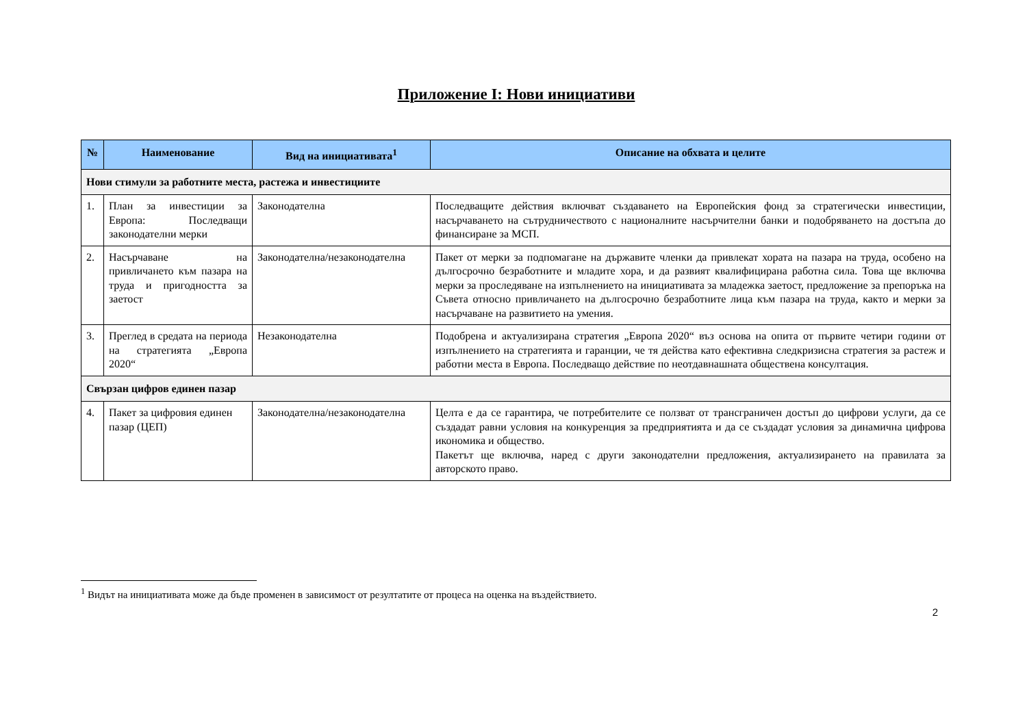Приложение I: Нови инициативи
| № | Наименование | Вид на инициативата<sup>1</sup> | Описание на обхвата и целите |
| --- | --- | --- | --- |
| Нови стимули за работните места, растежа и инвестициите | | | |
| 1. | План за инвестиции за Европа: Последващи законодателни мерки | Законодателна | Последващите действия включват създаването на Европейския фонд за стратегически инвестиции, насърчаването на сътрудничеството с националните насърчителни банки и подобряването на достъпа до финансиране за МСП. |
| 2. | Насърчаване на привличането към пазара на труда и пригодността за заетост | Законодателна/незаконодателна | Пакет от мерки за подпомагане на държавите членки да привлекат хората на пазара на труда, особено на дългосрочно безработните и младите хора, и да развият квалифицирана работна сила. Това ще включва мерки за проследяване на изпълнението на инициативата за младежка заетост, предложение за препоръка на Съвета относно привличането на дългосрочно безработните лица към пазара на труда, както и мерки за насърчаване на развитието на умения. |
| 3. | Преглед в средата на периода на стратегията „Европа 2020“ | Незаконодателна | Подобрена и актуализирана стратегия „Европа 2020“ въз основа на опита от първите четири години от изпълнението на стратегията и гаранции, че тя действа като ефективна следкризисна стратегия за растеж и работни места в Европа. Последващо действие по неотдавнашната обществена консултация. |
| Свързан цифров единен пазар | | | |
| 4. | Пакет за цифровия единен пазар (ЦЕП) | Законодателна/незаконодателна | Целта е да се гарантира, че потребителите се ползват от трансграничен достъп до цифрови услуги, да се създадат равни условия на конкуренция за предприятията и да се създадат условия за динамична цифрова икономика и общество. Пакетът ще включва, наред с други законодателни предложения, актуализирането на правилата за авторското право. |
<sup>1</sup> Видът на инициативата може да бъде променен в зависимост от резултатите от процеса на оценка на въздействието.
2